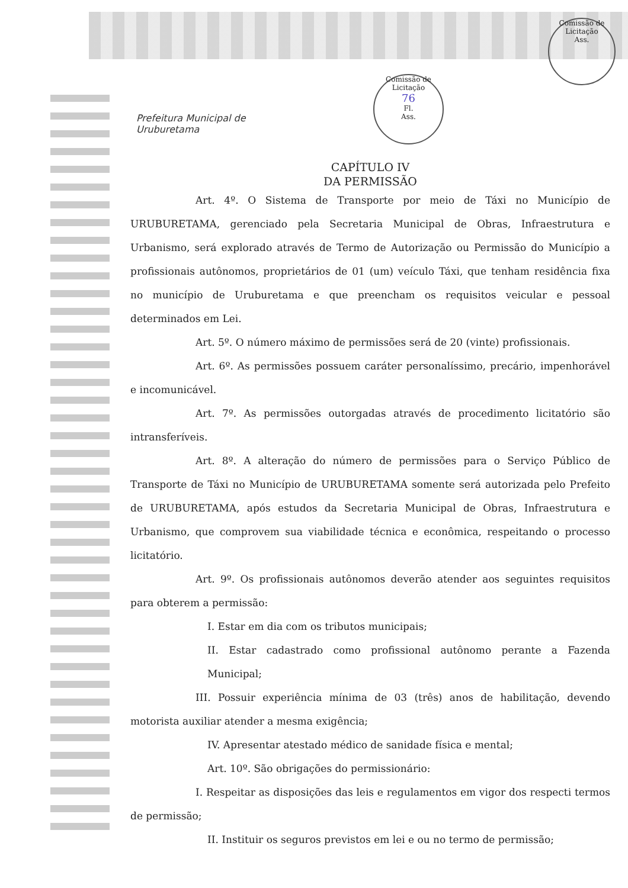Prefeitura Municipal de
Uruburetama
Comissão de Licitação
76
Fl.
Ass.
Comissão de Licitação
Ass.
CAPÍTULO IV
DA PERMISSÃO
Art. 4º. O Sistema de Transporte por meio de Táxi no Município de URUBURETAMA, gerenciado pela Secretaria Municipal de Obras, Infraestrutura e Urbanismo, será explorado através de Termo de Autorização ou Permissão do Município a profissionais autônomos, proprietários de 01 (um) veículo Táxi, que tenham residência fixa no município de Uruburetama e que preencham os requisitos veicular e pessoal determinados em Lei.
Art. 5º. O número máximo de permissões será de 20 (vinte) profissionais.
Art. 6º. As permissões possuem caráter personalíssimo, precário, impenhorável e incomunicável.
Art. 7º. As permissões outorgadas através de procedimento licitatório são intransferíveis.
Art. 8º. A alteração do número de permissões para o Serviço Público de Transporte de Táxi no Município de URUBURETAMA somente será autorizada pelo Prefeito de URUBURETAMA, após estudos da Secretaria Municipal de Obras, Infraestrutura e Urbanismo, que comprovem sua viabilidade técnica e econômica, respeitando o processo licitatório.
Art. 9º. Os profissionais autônomos deverão atender aos seguintes requisitos para obterem a permissão:
I. Estar em dia com os tributos municipais;
II. Estar cadastrado como profissional autônomo perante a Fazenda Municipal;
III. Possuir experiência mínima de 03 (três) anos de habilitação, devendo motorista auxiliar atender a mesma exigência;
IV. Apresentar atestado médico de sanidade física e mental;
Art. 10º. São obrigações do permissionário:
I. Respeitar as disposições das leis e regulamentos em vigor dos respecti termos de permissão;
II. Instituir os seguros previstos em lei e ou no termo de permissão;